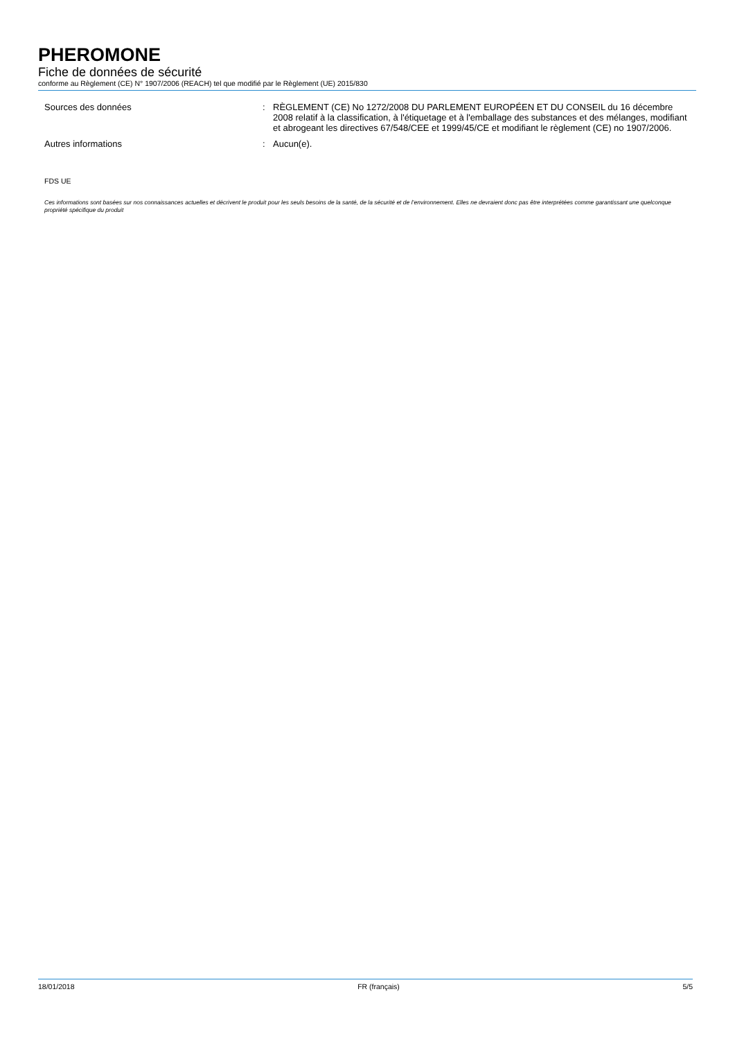PHEROMONE
Fiche de données de sécurité
conforme au Règlement (CE) N° 1907/2006 (REACH) tel que modifié par le Règlement (UE) 2015/830
Sources des données : RÈGLEMENT (CE) No 1272/2008 DU PARLEMENT EUROPÉEN ET DU CONSEIL du 16 décembre 2008 relatif à la classification, à l'étiquetage et à l'emballage des substances et des mélanges, modifiant et abrogeant les directives 67/548/CEE et 1999/45/CE et modifiant le règlement (CE) no 1907/2006.
Autres informations : Aucun(e).
FDS UE
Ces informations sont basées sur nos connaissances actuelles et décrivent le produit pour les seuls besoins de la santé, de la sécurité et de l’environnement. Elles ne devraient donc pas être interprétées comme garantissant une quelconque propriété spécifique du produit
18/01/2018 FR (français) 5/5